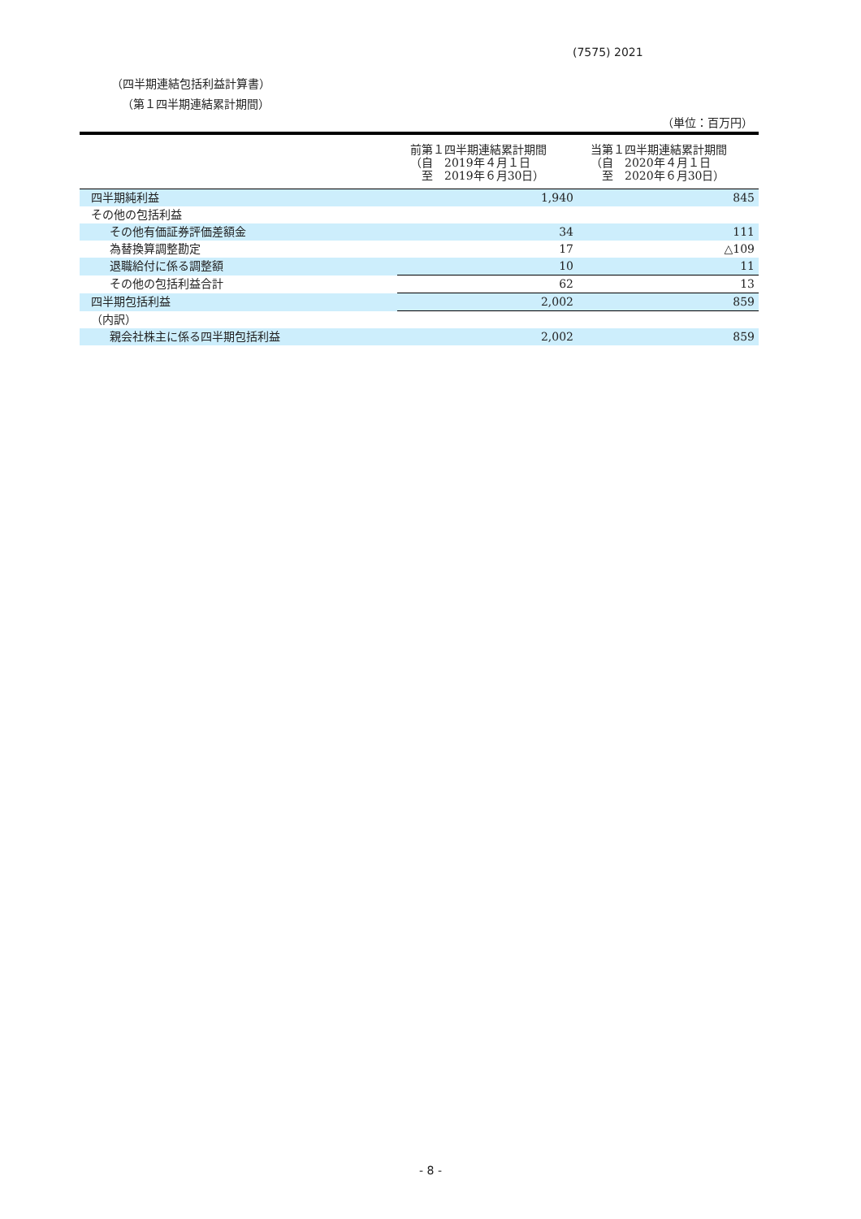(7575) 2021
（四半期連結包括利益計算書）
（第１四半期連結累計期間）
（単位：百万円）
| | 前第１四半期連結累計期間 （自 2019年４月１日 至 2019年６月30日） | 当第１四半期連結累計期間 （自 2020年４月１日 至 2020年６月30日） |
| --- | --- | --- |
| 四半期純利益 | 1,940 | 845 |
| その他の包括利益 | | |
| その他有価証券評価差額金 | 34 | 111 |
| 為替換算調整勘定 | 17 | △109 |
| 退職給付に係る調整額 | 10 | 11 |
| その他の包括利益合計 | 62 | 13 |
| 四半期包括利益 | 2,002 | 859 |
| （内訳） | | |
| 親会社株主に係る四半期包括利益 | 2,002 | 859 |
- 8 -